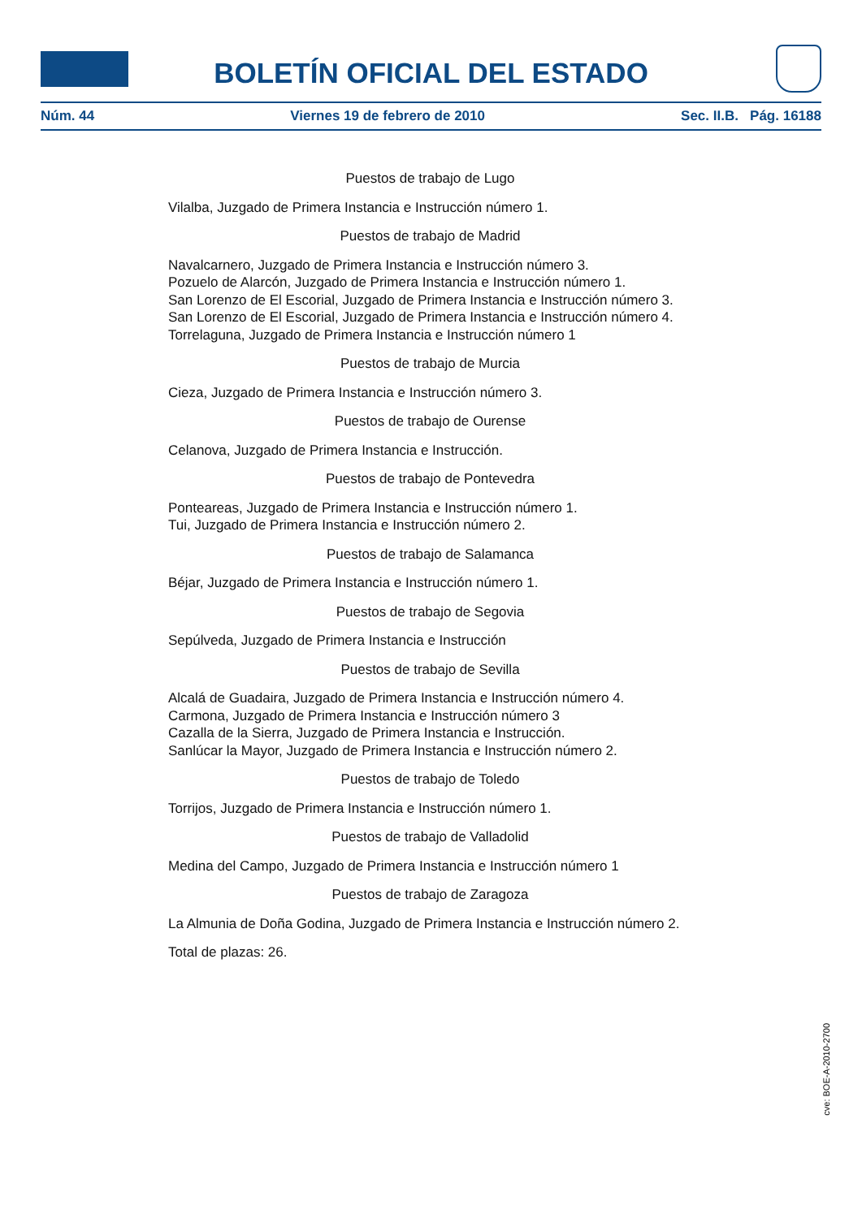BOLETÍN OFICIAL DEL ESTADO
Núm. 44 Viernes 19 de febrero de 2010 Sec. II.B. Pág. 16188
Puestos de trabajo de Lugo
Vilalba, Juzgado de Primera Instancia e Instrucción número 1.
Puestos de trabajo de Madrid
Navalcarnero, Juzgado de Primera Instancia e Instrucción número 3.
Pozuelo de Alarcón, Juzgado de Primera Instancia e Instrucción número 1.
San Lorenzo de El Escorial, Juzgado de Primera Instancia e Instrucción número 3.
San Lorenzo de El Escorial, Juzgado de Primera Instancia e Instrucción número 4.
Torrelaguna, Juzgado de Primera Instancia e Instrucción número 1
Puestos de trabajo de Murcia
Cieza, Juzgado de Primera Instancia e Instrucción número 3.
Puestos de trabajo de Ourense
Celanova, Juzgado de Primera Instancia e Instrucción.
Puestos de trabajo de Pontevedra
Ponteareas, Juzgado de Primera Instancia e Instrucción número 1.
Tui, Juzgado de Primera Instancia e Instrucción número 2.
Puestos de trabajo de Salamanca
Béjar, Juzgado de Primera Instancia e Instrucción número 1.
Puestos de trabajo de Segovia
Sepúlveda, Juzgado de Primera Instancia e Instrucción
Puestos de trabajo de Sevilla
Alcalá de Guadaira, Juzgado de Primera Instancia e Instrucción número 4.
Carmona, Juzgado de Primera Instancia e Instrucción número 3
Cazalla de la Sierra, Juzgado de Primera Instancia e Instrucción.
Sanlúcar la Mayor, Juzgado de Primera Instancia e Instrucción número 2.
Puestos de trabajo de Toledo
Torrijos, Juzgado de Primera Instancia e Instrucción número 1.
Puestos de trabajo de Valladolid
Medina del Campo, Juzgado de Primera Instancia e Instrucción número 1
Puestos de trabajo de Zaragoza
La Almunia de Doña Godina, Juzgado de Primera Instancia e Instrucción número 2.
Total de plazas: 26.
cve: BOE-A-2010-2700